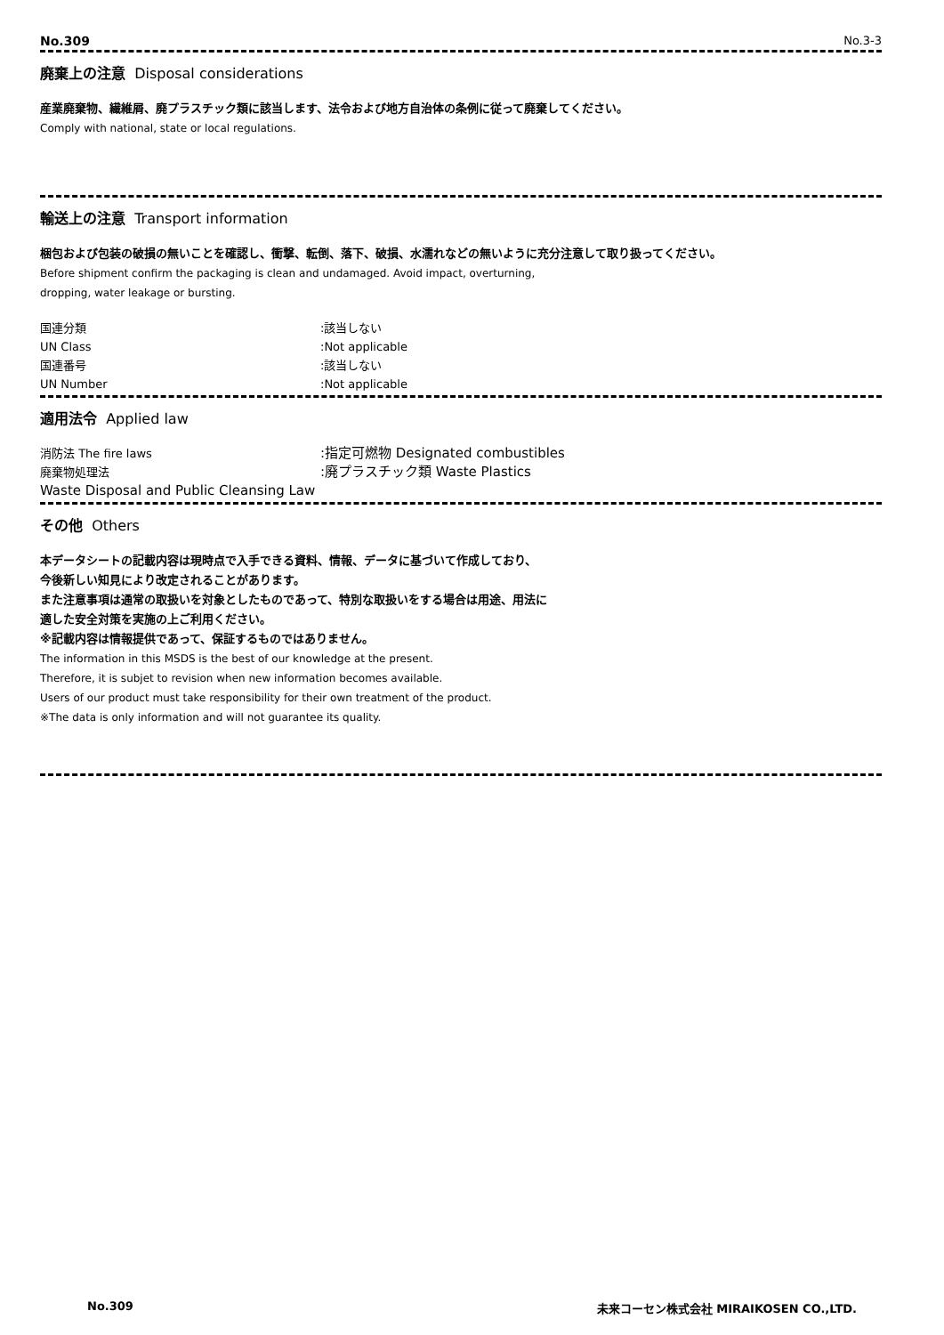No.309 No.3-3
廃棄上の注意 Disposal considerations
産業廃棄物、繊維屑、廃プラスチック類に該当します、法令および地方自治体の条例に従って廃棄してください。
Comply with national, state or local regulations.
輸送上の注意 Transport information
梱包および包装の破損の無いことを確認し、衝撃、転倒、落下、破損、水濡れなどの無いように充分注意して取り扱ってください。
Before shipment confirm the packaging is clean and undamaged. Avoid impact, overturning,
dropping, water leakage or bursting.
国連分類:該当しない
UN Class:Not applicable
国連番号:該当しない
UN Number:Not applicable
適用法令 Applied law
消防法 The fire laws:指定可燃物 Designated combustibles
廃棄物処理法:廃プラスチック類 Waste Plastics
Waste Disposal and Public Cleansing Law
その他 Others
本データシートの記載内容は現時点で入手できる資料、情報、データに基づいて作成しており、
今後新しい知見により改定されることがあります。
また注意事項は通常の取扱いを対象としたものであって、特別な取扱いをする場合は用途、用法に
適した安全対策を実施の上ご利用ください。
※記載内容は情報提供であって、保証するものではありません。
The information in this MSDS is the best of our knowledge at the present.
Therefore, it is subjet to revision when new information becomes available.
Users of our product must take responsibility for their own treatment of the product.
※The data is only information and will not guarantee its quality.
No.309 未来コーセン株式会社 MIRAIKOSEN CO.,LTD.